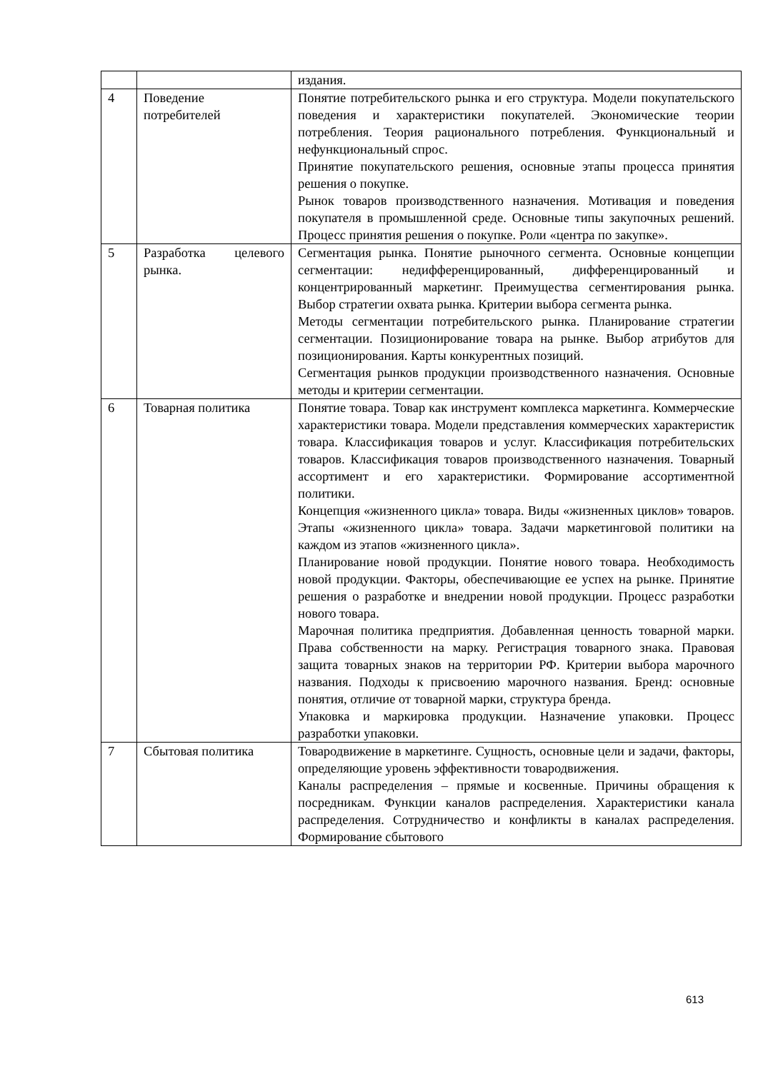| | | издания. |
| 4 | Поведение потребителей | Понятие потребительского рынка и его структура. Модели покупательского поведения и характеристики покупателей. Экономические теории потребления. Теория рационального потребления. Функциональный и нефункциональный спрос. Принятие покупательского решения, основные этапы процесса принятия решения о покупке. Рынок товаров производственного назначения. Мотивация и поведения покупателя в промышленной среде. Основные типы закупочных решений. Процесс принятия решения о покупке. Роли «центра по закупке». |
| 5 | Разработка целевого рынка. | Сегментация рынка. Понятие рыночного сегмента. Основные концепции сегментации: недифференцированный, дифференцированный и концентрированный маркетинг. Преимущества сегментирования рынка. Выбор стратегии охвата рынка. Критерии выбора сегмента рынка. Методы сегментации потребительского рынка. Планирование стратегии сегментации. Позиционирование товара на рынке. Выбор атрибутов для позиционирования. Карты конкурентных позиций. Сегментация рынков продукции производственного назначения. Основные методы и критерии сегментации. |
| 6 | Товарная политика | Понятие товара. Товар как инструмент комплекса маркетинга. Коммерческие характеристики товара. Модели представления коммерческих характеристик товара. Классификация товаров и услуг. Классификация потребительских товаров. Классификация товаров производственного назначения. Товарный ассортимент и его характеристики. Формирование ассортиментной политики. Концепция «жизненного цикла» товара. Виды «жизненных циклов» товаров. Этапы «жизненного цикла» товара. Задачи маркетинговой политики на каждом из этапов «жизненного цикла». Планирование новой продукции. Понятие нового товара. Необходимость новой продукции. Факторы, обеспечивающие ее успех на рынке. Принятие решения о разработке и внедрении новой продукции. Процесс разработки нового товара. Марочная политика предприятия. Добавленная ценность товарной марки. Права собственности на марку. Регистрация товарного знака. Правовая защита товарных знаков на территории РФ. Критерии выбора марочного названия. Подходы к присвоению марочного названия. Бренд: основные понятия, отличие от товарной марки, структура бренда. Упаковка и маркировка продукции. Назначение упаковки. Процесс разработки упаковки. |
| 7 | Сбытовая политика | Товародвижение в маркетинге. Сущность, основные цели и задачи, факторы, определяющие уровень эффективности товародвижения. Каналы распределения – прямые и косвенные. Причины обращения к посредникам. Функции каналов распределения. Характеристики канала распределения. Сотрудничество и конфликты в каналах распределения. Формирование сбытового |
613